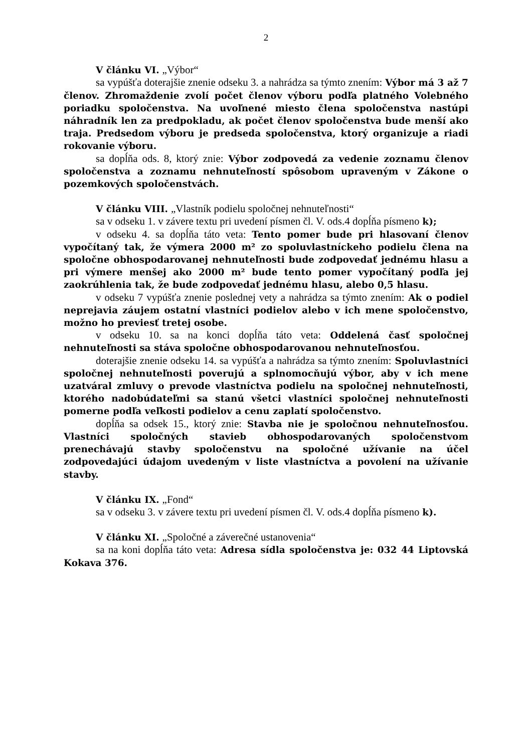2
V článku VI. „Výbor“
sa vypúšťa doterajšie znenie odseku 3. a nahrádza sa týmto znením: Výbor má 3 až 7 členov. Zhromaždenie zvolí počet členov výboru podľa platného Volebného poriadku spoločenstva. Na uvoľnené miesto člena spoločenstva nastúpi náhradník len za predpokladu, ak počet členov spoločenstva bude menší ako traja. Predsedom výboru je predseda spoločenstva, ktorý organizuje a riadi rokovanie výboru.
sa dopĺňa ods. 8, ktorý znie: Výbor zodpovedá za vedenie zoznamu členov spoločenstva a zoznamu nehnuteľností spôsobom upraveným v Zákone o pozemkových spoločenstvách.
V článku VIII. „Vlastník podielu spoločnej nehnuteľnosti“
sa v odseku 1. v závere textu pri uvedení písmen čl. V. ods.4 dopĺňa písmeno k);
v odseku 4. sa dopĺňa táto veta: Tento pomer bude pri hlasovaní členov vypočítaný tak, že výmera 2000 m² zo spoluvlastníckeho podielu člena na spoločne obhospodarovanej nehnuteľnosti bude zodpovedať jednému hlasu a pri výmere menšej ako 2000 m² bude tento pomer vypočítaný podľa jej zaokrúhlenia tak, že bude zodpovedať jednému hlasu, alebo 0,5 hlasu.
v odseku 7 vypúšťa znenie poslednej vety a nahrádza sa týmto znením: Ak o podiel neprejavia záujem ostatní vlastníci podielov alebo v ich mene spoločenstvo, možno ho previesť tretej osobe.
v odseku 10. sa na konci dopĺňa táto veta: Oddelená časť spoločnej nehnuteľnosti sa stáva spoločne obhospodarovanou nehnuteľnosťou.
doterajšie znenie odseku 14. sa vypúšťa a nahrádza sa týmto znením: Spoluvlastníci spoločnej nehnuteľnosti poverujú a splnomocňujú výbor, aby v ich mene uzatváral zmluvy o prevode vlastníctva podielu na spoločnej nehnuteľnosti, ktorého nadobúdateľmi sa stanú všetci vlastníci spoločnej nehnuteľnosti pomerne podľa veľkosti podielov a cenu zaplatí spoločenstvo.
dopĺňa sa odsek 15., ktorý znie: Stavba nie je spoločnou nehnuteľnosťou. Vlastníci spoločných stavieb obhospodarovaných spoločenstvom prenechávajú stavby spoločenstvu na spoločné užívanie na účel zodpovedajúci údajom uvedeným v liste vlastníctva a povolení na užívanie stavby.
V článku IX. „Fond“
sa v odseku 3. v závere textu pri uvedení písmen čl. V. ods.4 dopĺňa písmeno k).
V článku XI. „Spoločné a záverečné ustanovenia“
sa na koni dopĺňa táto veta: Adresa sídla spoločenstva je: 032 44 Liptovská Kokava 376.